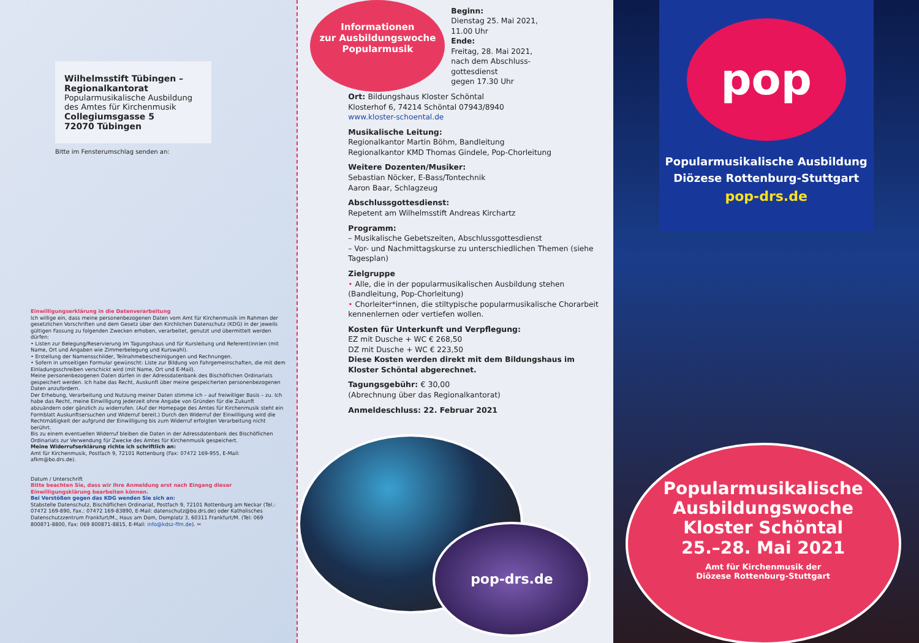Wilhelmsstift Tübingen –
Regionalkantorat
Popularmusikalische Ausbildung
des Amtes für Kirchenmusik
Collegiumsgasse 5
72070 Tübingen
Bitte im Fensterumschlag senden an:
Einwilligungserklärung in die Datenverarbeitung
Ich willige ein, dass meine personenbezogenen Daten vom Amt für Kirchenmusik im Rahmen der gesetzlichen Vorschriften und dem Gesetz über den Kirchlichen Datenschutz (KDG) in der jeweils gültigen Fassung zu folgenden Zwecken erhoben, verarbeitet, genutzt und übermittelt werden dürfen:
• Listen zur Belegung/Reservierung im Tagungshaus und für Kursleitung und Referent(inn)en (mit Name, Ort und Angaben wie Zimmerbelegung und Kurswahl).
• Erstellung der Namensschilder, Teilnahmebescheinigungen und Rechnungen.
• Sofern in umseitigen Formular gewünscht: Liste zur Bildung von Fahrgemeinschaften, die mit dem Einladungsschreiben verschickt wird (mit Name, Ort und E-Mail).
Meine personenbezogenen Daten dürfen in der Adressdatenbank des Bischöflichen Ordinariats gespeichert werden. Ich habe das Recht, Auskunft über meine gespeicherten personenbezogenen Daten anzufordern.
Der Erhebung, Verarbeitung und Nutzung meiner Daten stimme ich – auf freiwilliger Basis – zu. Ich habe das Recht, meine Einwilligung jederzeit ohne Angabe von Gründen für die Zukunft abzuändern oder gänzlich zu widerrufen. (Auf der Homepage des Amtes für Kirchenmusik steht ein Formblatt Auskunftsersuchen und Widerruf bereit.) Durch den Widerruf der Einwilligung wird die Rechtmäßigkeit der aufgrund der Einwilligung bis zum Widerruf erfolgten Verarbeitung nicht berührt.
Bis zu einem eventuellen Widerruf bleiben die Daten in der Adressdatenbank des Bischöflichen Ordinariats zur Verwendung für Zwecke des Amtes für Kirchenmusik gespeichert.
Meine Widerrufserklärung richte ich schriftlich an:
Amt für Kirchenmusik, Postfach 9, 72101 Rottenburg (Fax: 07472 169-955, E-Mail: afkm@bo.drs.de).
Datum / Unterschrift
Bitte beachten Sie, dass wir Ihre Anmeldung erst nach Eingang dieser Einwilligungsklärung bearbeiten können.
Bei Verstößen gegen das KDG wenden Sie sich an:
Stabstelle Datenschutz, Bischöflichen Ordinariat, Postfach 9, 72101 Rottenburg am Neckar (Tel.: 07472 169-890, Fax.: 07472 169-83890, E-Mail: datenschutz@bo.drs.de) oder Katholisches Datenschutzzentrum Frankfurt/M., Haus am Dom, Domplatz 3, 60311 Frankfurt/M. (Tel: 069 800871-8800, Fax: 069 800871-8815, E-Mail: info@kdsz-ffm.de). ✂
Informationen
zur Ausbildungswoche
Popularmusik
Beginn:
Dienstag 25. Mai 2021,
11.00 Uhr
Ende:
Freitag, 28. Mai 2021,
nach dem Abschluss-
gottesdienst
gegen 17.30 Uhr
Ort: Bildungshaus Kloster Schöntal
Klosterhof 6, 74214 Schöntal 07943/8940
www.kloster-schoental.de
Musikalische Leitung:
Regionalkantor Martin Böhm, Bandleitung
Regionalkantor KMD Thomas Gindele, Pop-Chorleitung
Weitere Dozenten/Musiker:
Sebastian Nöcker, E-Bass/Tontechnik
Aaron Baar, Schlagzeug
Abschlussgottesdienst:
Repetent am Wilhelmsstift Andreas Kirchartz
Programm:
– Musikalische Gebetszeiten, Abschlussgottesdienst
– Vor- und Nachmittagskurse zu unterschiedlichen Themen (siehe Tagesplan)
Zielgruppe
• Alle, die in der popularmusikalischen Ausbildung stehen (Bandleitung, Pop-Chorleitung)
• Chorleiter*innen, die stiltypische popularmusikalische Chorarbeit kennenlernen oder vertiefen wollen.
Kosten für Unterkunft und Verpflegung:
EZ mit Dusche + WC € 268,50
DZ mit Dusche + WC € 223,50
Diese Kosten werden direkt mit dem Bildungshaus im Kloster Schöntal abgerechnet.
Tagungsgebühr: € 30,00
(Abrechnung über das Regionalkantorat)
Anmeldeschluss: 22. Februar 2021
pop-drs.de
pop
Popularmusikalische Ausbildung
Diözese Rottenburg-Stuttgart
pop-drs.de
Popularmusikalische
Ausbildungswoche
Kloster Schöntal
25.–28. Mai 2021
Amt für Kirchenmusik der
Diözese Rottenburg-Stuttgart